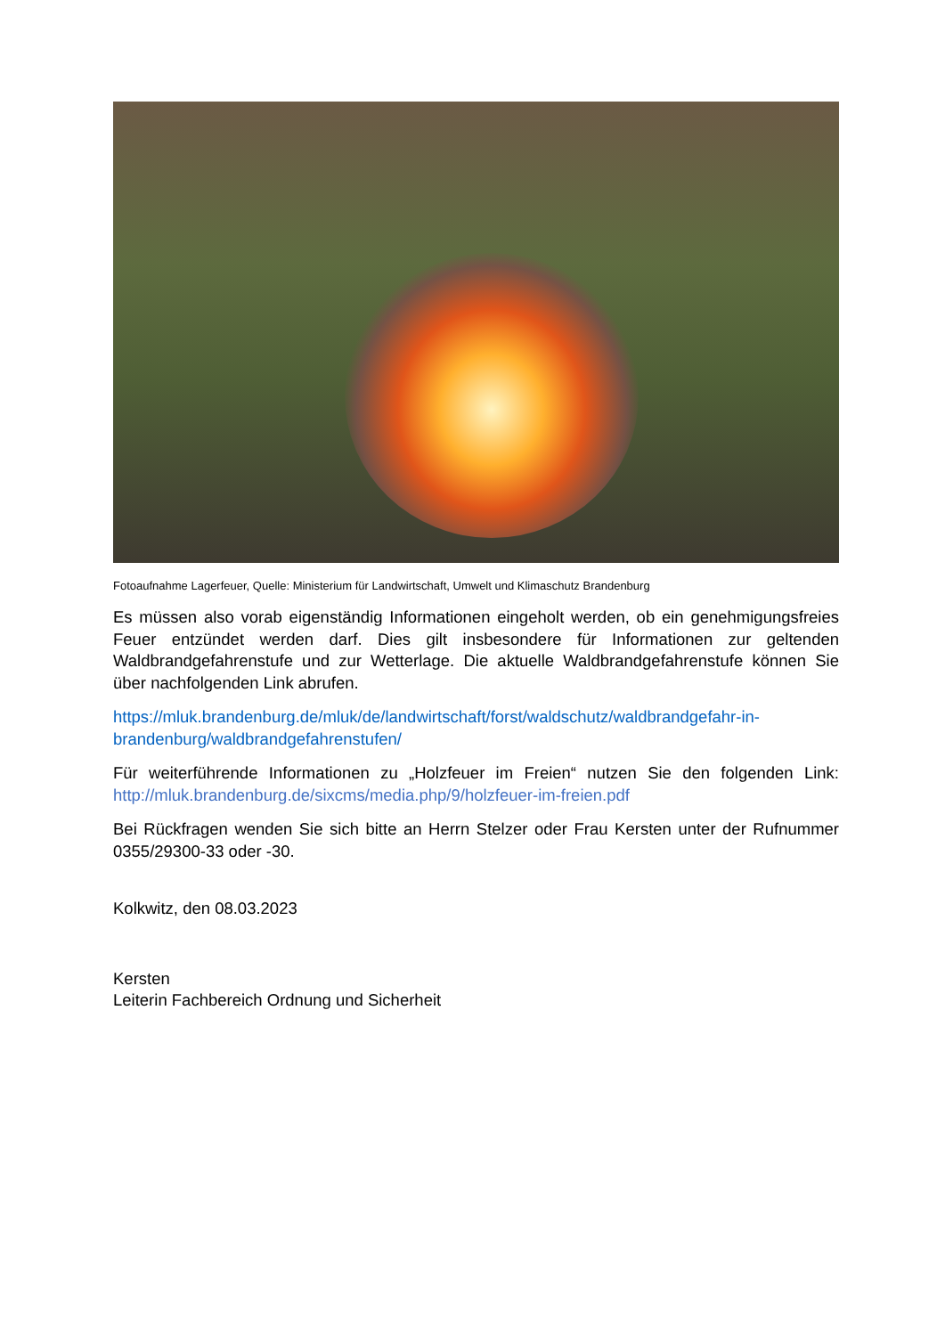Fotoaufnahme Lagerfeuer, Quelle: Ministerium für Landwirtschaft, Umwelt und Klimaschutz Brandenburg
Es müssen also vorab eigenständig Informationen eingeholt werden, ob ein genehmigungsfreies Feuer entzündet werden darf. Dies gilt insbesondere für Informationen zur geltenden Waldbrandgefahrenstufe und zur Wetterlage. Die aktuelle Waldbrandgefahrenstufe können Sie über nachfolgenden Link abrufen.
https://mluk.brandenburg.de/mluk/de/landwirtschaft/forst/waldschutz/waldbrandgefahr-in-brandenburg/waldbrandgefahrenstufen/
Für weiterführende Informationen zu „Holzfeuer im Freien“ nutzen Sie den folgenden Link: http://mluk.brandenburg.de/sixcms/media.php/9/holzfeuer-im-freien.pdf
Bei Rückfragen wenden Sie sich bitte an Herrn Stelzer oder Frau Kersten unter der Rufnummer 0355/29300-33 oder -30.
Kolkwitz, den 08.03.2023
Kersten
Leiterin Fachbereich Ordnung und Sicherheit